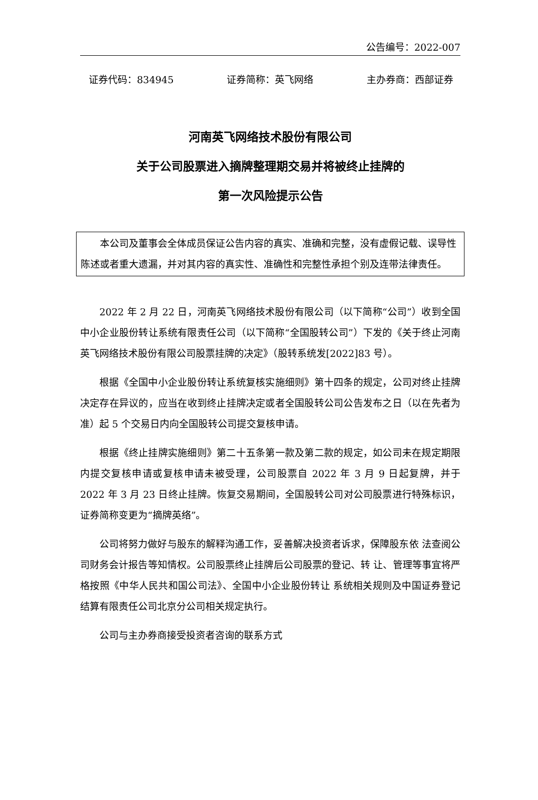公告编号：2022-007
证券代码：834945 证券简称：英飞网络 主办券商：西部证券
河南英飞网络技术股份有限公司
关于公司股票进入摘牌整理期交易并将被终止挂牌的
第一次风险提示公告
本公司及董事会全体成员保证公告内容的真实、准确和完整，没有虚假记载、误导性陈述或者重大遗漏，并对其内容的真实性、准确性和完整性承担个别及连带法律责任。
2022 年 2 月 22 日，河南英飞网络技术股份有限公司（以下简称“公司”）收到全国中小企业股份转让系统有限责任公司（以下简称“全国股转公司”）下发的《关于终止河南英飞网络技术股份有限公司股票挂牌的决定》（股转系统发[2022]83 号）。
根据《全国中小企业股份转让系统复核实施细则》第十四条的规定，公司对终止挂牌决定存在异议的，应当在收到终止挂牌决定或者全国股转公司公告发布之日（以在先者为准）起 5 个交易日内向全国股转公司提交复核申请。
根据《终止挂牌实施细则》第二十五条第一款及第二款的规定，如公司未在规定期限内提交复核申请或复核申请未被受理，公司股票自 2022 年 3 月 9 日起复牌，并于 2022 年 3 月 23 日终止挂牌。恢复交易期间，全国股转公司对公司股票进行特殊标识，证券简称变更为“摘牌英络”。
公司将努力做好与股东的解释沟通工作，妥善解决投资者诉求，保障股东依 法查阅公司财务会计报告等知情权。公司股票终止挂牌后公司股票的登记、转 让、管理等事宜将严格按照《中华人民共和国公司法》、全国中小企业股份转让 系统相关规则及中国证券登记结算有限责任公司北京分公司相关规定执行。
公司与主办券商接受投资者咨询的联系方式